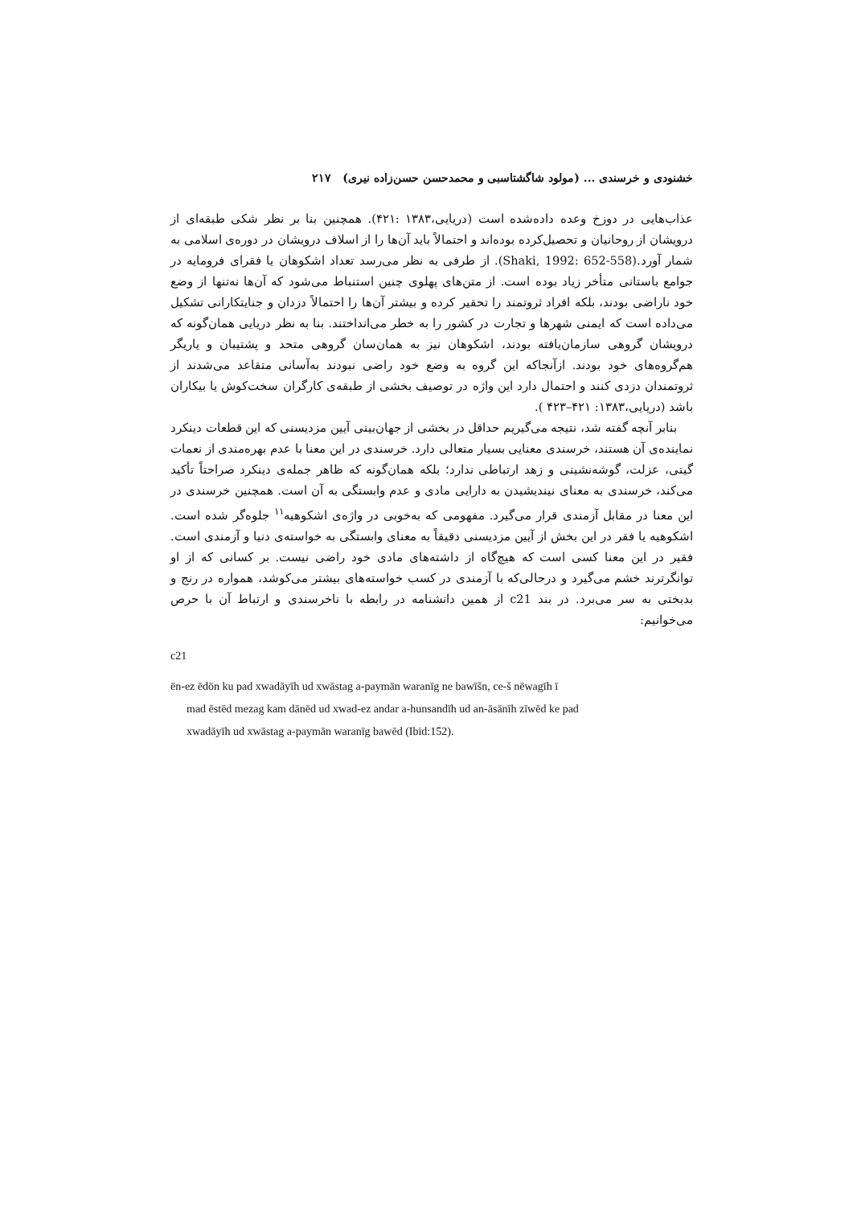خشنودی و خرسندی ... (مولود شاگشتاسبی و محمدحسن حسن‌زاده نیری) ۲۱۷
عذاب‌هایی در دوزخ وعده داده‌شده است (دریایی،۱۳۸۳ :۴۲۱). همچنین بنا بر نظر شکی طبقه‌ای از درویشان از روحانیان و تحصیل‌کرده بوده‌اند و احتمالاً باید آن‌ها را از اسلاف درویشان در دوره‌ی اسلامی به شمار آورد.(Shaki, 1992: 652-558). از طرفی به نظر می‌رسد تعداد اشکوهان یا فقرای فرومایه در جوامع باستانی متأخر زیاد بوده است. از متن‌های پهلوی چنین استنباط می‌شود که آن‌ها نه‌تنها از وضع خود ناراضی بودند، بلکه افراد ثروتمند را تحقیر کرده و بیشتر آن‌ها را احتمالاً دزدان و جنایتکارانی تشکیل می‌داده است که ایمنی شهرها و تجارت در کشور را به خطر می‌انداختند. بنا به نظر دریایی همان‌گونه که درویشان گروهی سازمان‌یافته بودند، اشکوهان نیز به همان‌سان گروهی متحد و پشتیبان و یاریگر هم‌گروه‌های خود بودند. ازآنجاکه این گروه به وضع خود راضی نبودند به‌آسانی متقاعد می‌شدند از ثروتمندان دزدی کنند و احتمال دارد این واژه در توصیف بخشی از طبقه‌ی کارگران سخت‌کوش یا بیکاران باشد (دریایی،۱۳۸۳: ۴۲۱–۴۲۳ ).
بنابر آنچه گفته شد، نتیجه می‌گیریم حداقل در بخشی از جهان‌بینی آیین مزدیسنی که این قطعات دینکرد نماینده‌ی آن هستند، خرسندی معنایی بسیار متعالی دارد. خرسندی در این معنا با عدم بهره‌مندی از نعمات گیتی، عزلت، گوشه‌نشینی و زهد ارتباطی ندارد؛ بلکه همان‌گونه که ظاهر جمله‌ی دینکرد صراحتاً تأکید می‌کند، خرسندی به معنای نیندیشیدن به دارایی مادی و عدم وابستگی به آن است. همچنین خرسندی در این معنا در مقابل آزمندی قرار می‌گیرد. مفهومی که به‌خوبی در واژه‌ی اشکوهیه<sup>۱۱</sup> جلوه‌گر شده است. اشکوهیه یا فقر در این بخش از آیین مزدیسنی دقیقاً به معنای وابستگی به خواسته‌ی دنیا و آزمندی است. فقیر در این معنا کسی است که هیچ‌گاه از داشته‌های مادی خود راضی نیست. بر کسانی که از او توانگرترند خشم می‌گیرد و درحالی‌که با آزمندی در کسب خواسته‌های بیشتر می‌کوشد، همواره در رنج و بدبختی به سر می‌برد. در بند c21 از همین دانشنامه در رابطه با ناخرسندی و ارتباط آن با حرص می‌خوانیم:
c21
ēn-ez ēdōn ku pad xwadāyīh ud xwāstag a-paymān waranīg ne bawīšn, ce-š nēwagīh ī
mad ēstēd mezag kam dānēd ud xwad-ez andar a-hunsandīh ud an-āsānīh zīwēd ke pad
xwadāyīh ud xwāstag a-paymān waranīg bawēd (Ibid:152).